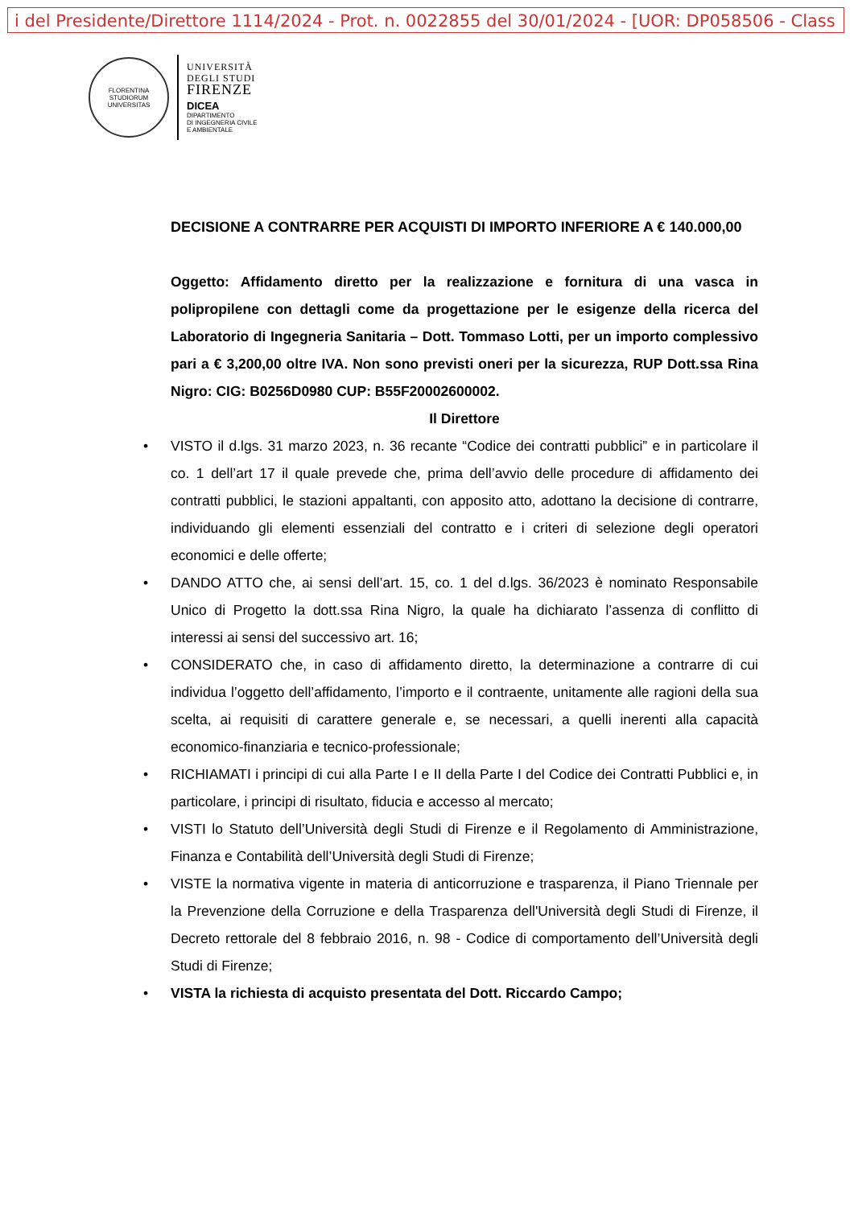i del Presidente/Direttore 1114/2024 - Prot. n. 0022855 del 30/01/2024 - [UOR: DP058506 - Class
FLORENTINA STUDIORUM UNIVERSITAS
UNIVERSITÀ
DEGLI STUDI
FIRENZE
DICEA
DIPARTIMENTO
DI INGEGNERIA CIVILE
E AMBIENTALE
DECISIONE A CONTRARRE PER ACQUISTI DI IMPORTO INFERIORE A € 140.000,00
Oggetto: Affidamento diretto per la realizzazione e fornitura di una vasca in polipropilene con dettagli come da progettazione per le esigenze della ricerca del Laboratorio di Ingegneria Sanitaria – Dott. Tommaso Lotti, per un importo complessivo pari a € 3,200,00 oltre IVA. Non sono previsti oneri per la sicurezza, RUP Dott.ssa Rina Nigro: CIG: B0256D0980 CUP: B55F20002600002.
Il Direttore
• VISTO il d.lgs. 31 marzo 2023, n. 36 recante “Codice dei contratti pubblici” e in particolare il co. 1 dell’art 17 il quale prevede che, prima dell’avvio delle procedure di affidamento dei contratti pubblici, le stazioni appaltanti, con apposito atto, adottano la decisione di contrarre, individuando gli elementi essenziali del contratto e i criteri di selezione degli operatori economici e delle offerte;
• DANDO ATTO che, ai sensi dell’art. 15, co. 1 del d.lgs. 36/2023 è nominato Responsabile Unico di Progetto la dott.ssa Rina Nigro, la quale ha dichiarato l’assenza di conflitto di interessi ai sensi del successivo art. 16;
• CONSIDERATO che, in caso di affidamento diretto, la determinazione a contrarre di cui individua l’oggetto dell’affidamento, l’importo e il contraente, unitamente alle ragioni della sua scelta, ai requisiti di carattere generale e, se necessari, a quelli inerenti alla capacità economico-finanziaria e tecnico-professionale;
• RICHIAMATI i principi di cui alla Parte I e II della Parte I del Codice dei Contratti Pubblici e, in particolare, i principi di risultato, fiducia e accesso al mercato;
• VISTI lo Statuto dell’Università degli Studi di Firenze e il Regolamento di Amministrazione, Finanza e Contabilità dell’Università degli Studi di Firenze;
• VISTE la normativa vigente in materia di anticorruzione e trasparenza, il Piano Triennale per la Prevenzione della Corruzione e della Trasparenza dell'Università degli Studi di Firenze, il Decreto rettorale del 8 febbraio 2016, n. 98 - Codice di comportamento dell’Università degli Studi di Firenze;
• VISTA la richiesta di acquisto presentata del Dott. Riccardo Campo;